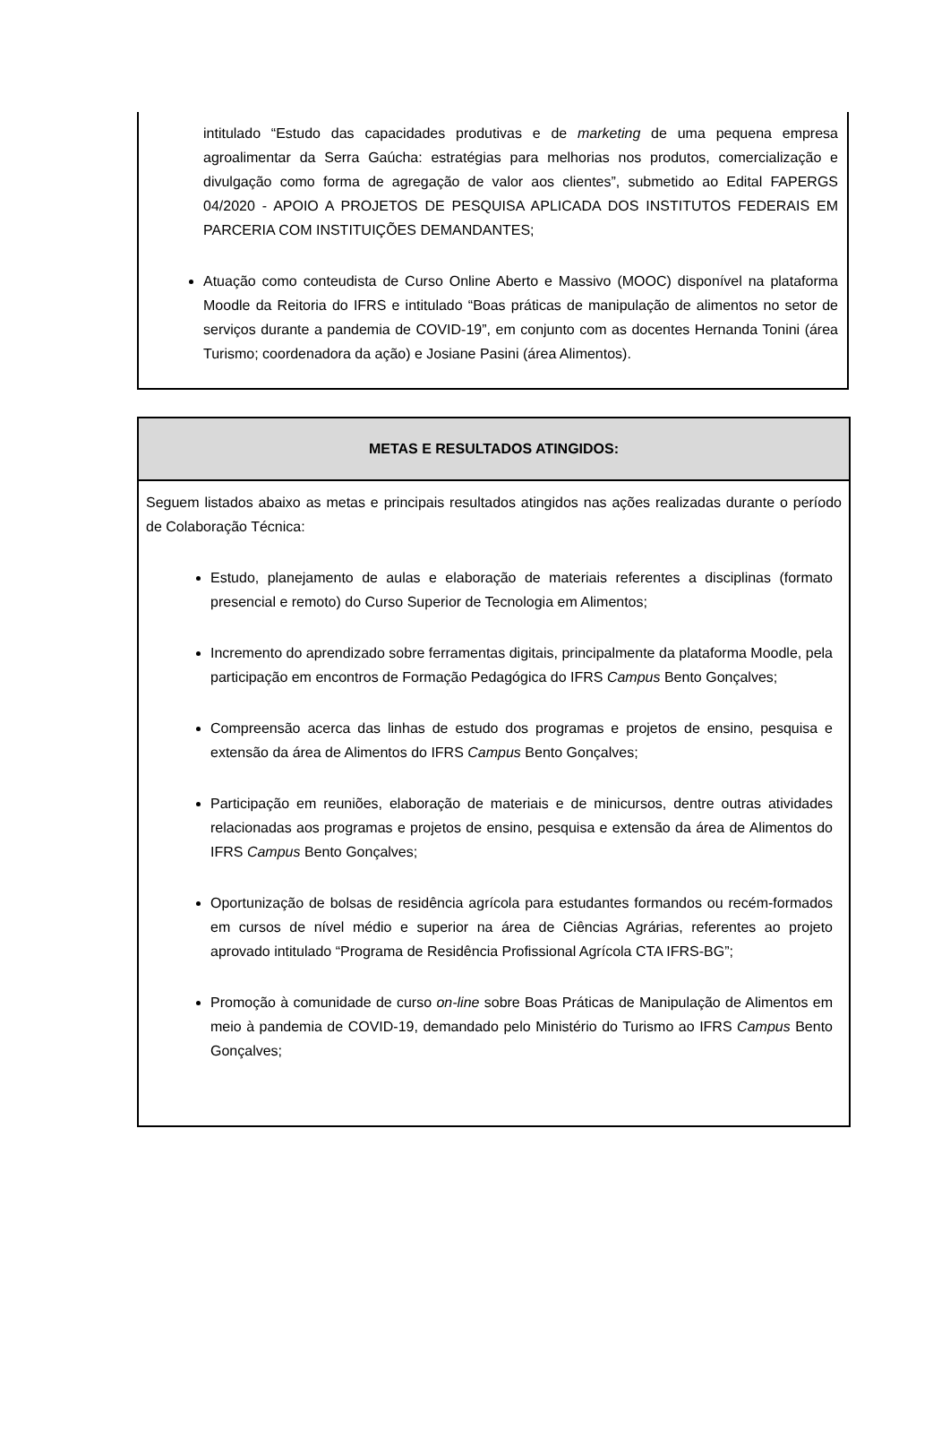intitulado “Estudo das capacidades produtivas e de marketing de uma pequena empresa agroalimentar da Serra Gaúcha: estratégias para melhorias nos produtos, comercialização e divulgação como forma de agregação de valor aos clientes”, submetido ao Edital FAPERGS 04/2020 - APOIO A PROJETOS DE PESQUISA APLICADA DOS INSTITUTOS FEDERAIS EM PARCERIA COM INSTITUIÇÕES DEMANDANTES;
Atuação como conteudista de Curso Online Aberto e Massivo (MOOC) disponível na plataforma Moodle da Reitoria do IFRS e intitulado “Boas práticas de manipulação de alimentos no setor de serviços durante a pandemia de COVID-19”, em conjunto com as docentes Hernanda Tonini (área Turismo; coordenadora da ação) e Josiane Pasini (área Alimentos).
| METAS E RESULTADOS ATINGIDOS: |
| --- |
| Seguem listados abaixo as metas e principais resultados atingidos nas ações realizadas durante o período de Colaboração Técnica: Estudo, planejamento de aulas e elaboração de materiais referentes a disciplinas (formato presencial e remoto) do Curso Superior de Tecnologia em Alimentos; Incremento do aprendizado sobre ferramentas digitais, principalmente da plataforma Moodle, pela participação em encontros de Formação Pedagógica do IFRS Campus Bento Gonçalves; Compreensão acerca das linhas de estudo dos programas e projetos de ensino, pesquisa e extensão da área de Alimentos do IFRS Campus Bento Gonçalves; Participação em reuniões, elaboração de materiais e de minicursos, dentre outras atividades relacionadas aos programas e projetos de ensino, pesquisa e extensão da área de Alimentos do IFRS Campus Bento Gonçalves; Oportunização de bolsas de residência agrícola para estudantes formandos ou recém-formados em cursos de nível médio e superior na área de Ciências Agrárias, referentes ao projeto aprovado intitulado “Programa de Residência Profissional Agrícola CTA IFRS-BG”; Promoção à comunidade de curso on-line sobre Boas Práticas de Manipulação de Alimentos em meio à pandemia de COVID-19, demandado pelo Ministério do Turismo ao IFRS Campus Bento Gonçalves; |